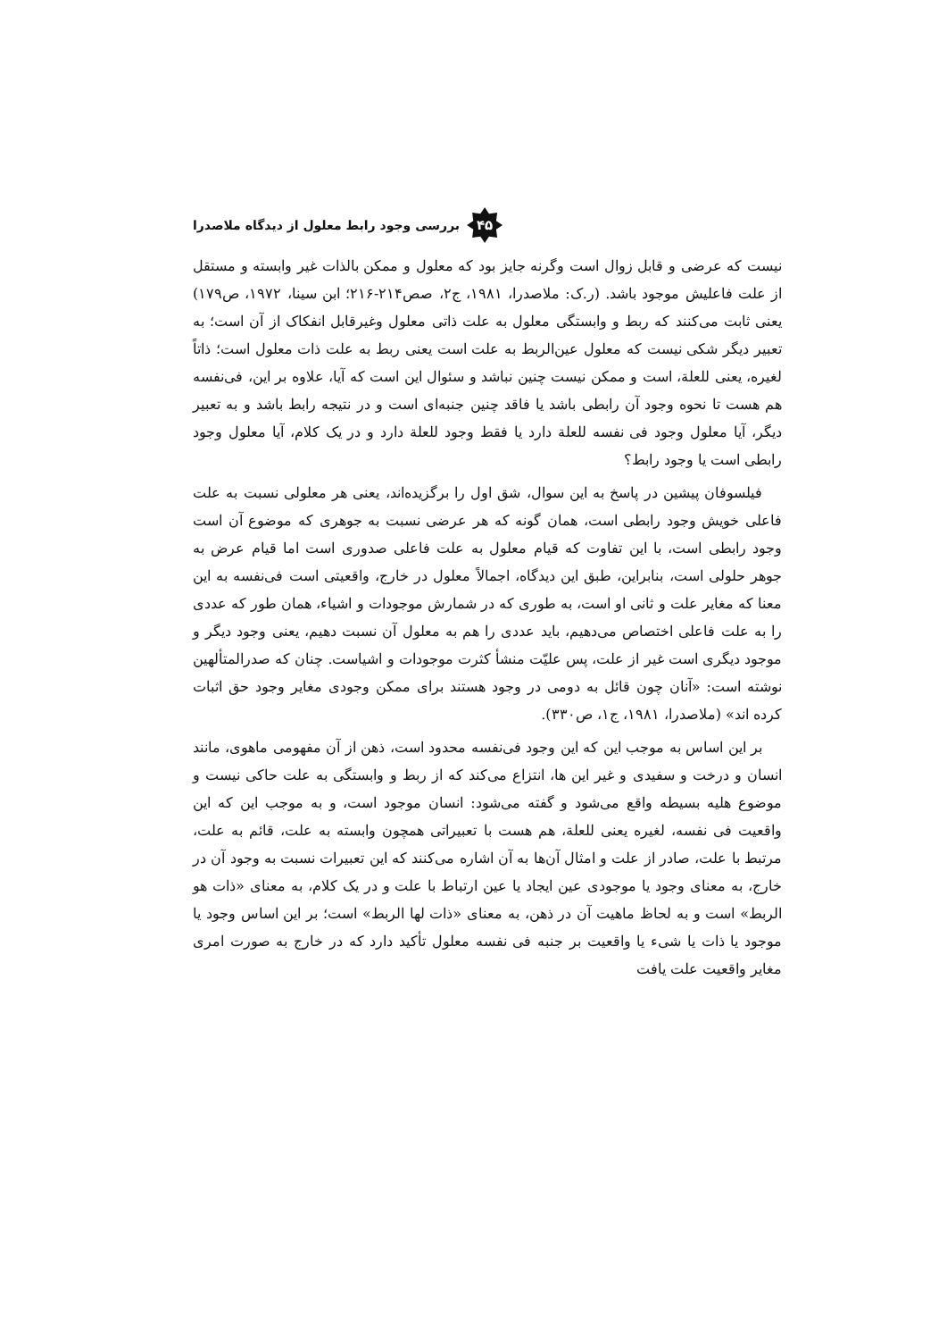بررسی وجود رابط معلول از دیدگاه ملاصدرا ۴۵
نیست که عرضی و قابل زوال است وگرنه جایز بود که معلول و ممکن بالذات غیر وابسته و مستقل از علت فاعلیش موجود باشد. (ر.ک: ملاصدرا، ۱۹۸۱، ج۲، صص۲۱۴-۲۱۶؛ ابن سینا، ۱۹۷۲، ص۱۷۹) یعنی ثابت می‌کنند که ربط و وابستگی معلول به علت ذاتی معلول وغیرقابل انفکاک از آن است؛ به تعبیر دیگر شکی نیست که معلول عین‌الربط به علت است یعنی ربط به علت ذات معلول است؛ ذاتاً لغیره، یعنی للعلة، است و ممکن نیست چنین نباشد و سئوال این است که آیا، علاوه بر این، فی‌نفسه هم هست تا نحوه وجود آن رابطی باشد یا فاقد چنین جنبه‌ای است و در نتیجه رابط باشد و به تعبیر دیگر، آیا معلول وجود فی نفسه للعلة دارد یا فقط وجود للعلة دارد و در یک کلام، آیا معلول وجود رابطی است یا وجود رابط؟
فیلسوفان پیشین در پاسخ به این سوال، شق اول را برگزیده‌اند، یعنی هر معلولی نسبت به علت فاعلی خویش وجود رابطی است، همان گونه که هر عرضی نسبت به جوهری که موضوع آن است وجود رابطی است، با این تفاوت که قیام معلول به علت فاعلی صدوری است اما قیام عرض به جوهر حلولی است، بنابراین، طبق این دیدگاه، اجمالاً معلول در خارج، واقعیتی است فی‌نفسه به این معنا که مغایر علت و ثانی او است، به طوری که در شمارش موجودات و اشیاء، همان طور که عددی را به علت فاعلی اختصاص می‌دهیم، باید عددی را هم به معلول آن نسبت دهیم، یعنی وجود دیگر و موجود دیگری است غیر از علت، پس علیّت منشأ کثرت موجودات و اشیاست. چنان که صدرالمتألهین نوشته است: «آنان چون قائل به دومی در وجود هستند برای ممکن وجودی مغایر وجود حق اثبات کرده اند» (ملاصدرا، ۱۹۸۱، ج۱، ص۳۳۰).
بر این اساس به موجب این که این وجود فی‌نفسه محدود است، ذهن از آن مفهومی ماهوی، مانند انسان و درخت و سفیدی و غیر این ها، انتزاع می‌کند که از ربط و وابستگی به علت حاکی نیست و موضوع هلیه بسیطه واقع می‌شود و گفته می‌شود: انسان موجود است، و به موجب این که این واقعیت فی نفسه، لغیره یعنی للعلة، هم هست با تعبیراتی همچون وابسته به علت، قائم به علت، مرتبط با علت، صادر از علت و امثال آن‌ها به آن اشاره می‌کنند که این تعبیرات نسبت به وجود آن در خارج، به معنای وجود یا موجودی عین ایجاد یا عین ارتباط با علت و در یک کلام، به معنای «ذات هو الربط» است و به لحاظ ماهیت آن در ذهن، به معنای «ذات لها الربط» است؛ بر این اساس وجود یا موجود یا ذات یا شیء یا واقعیت بر جنبه فی نفسه معلول تأکید دارد که در خارج به صورت امری مغایر واقعیت علت یافت